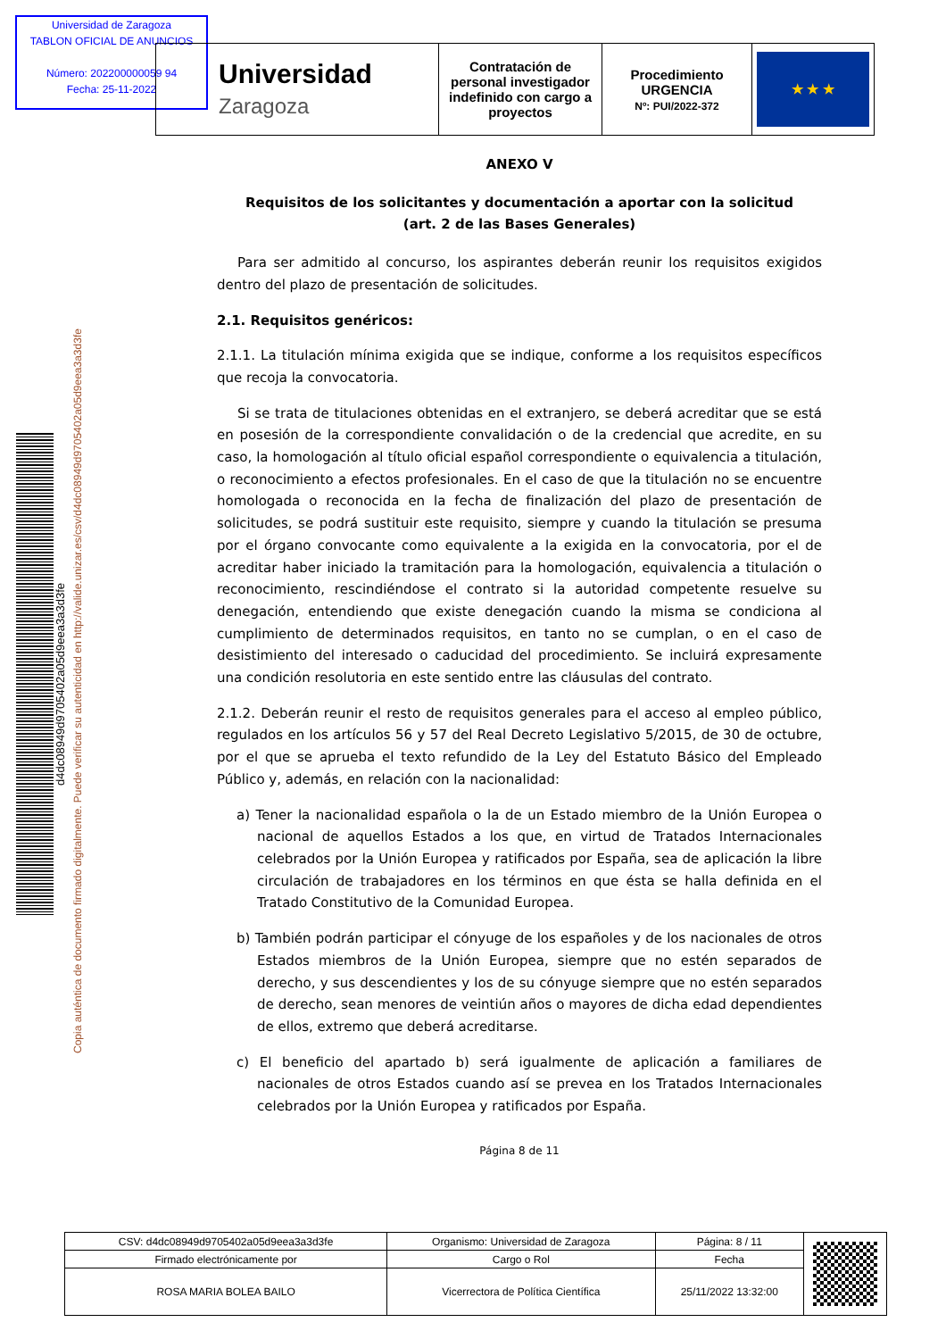Universidad de Zaragoza
TABLON OFICIAL DE ANUNCIOS
Número: 202200000059 94
Fecha: 25-11-2022
| Universidad Zaragoza | Contratación de personal investigador indefinido con cargo a proyectos | Procedimiento URGENCIA Nº: PUI/2022-372 | ★ ★ ★ |
d4dc08949d9705402a05d9eea3a3d3fe
Copia auténtica de documento firmado digitalmente. Puede verificar su autenticidad en http://valide.unizar.es/csv/d4dc08949d9705402a05d9eea3a3d3fe
ANEXO V
Requisitos de los solicitantes y documentación a aportar con la solicitud
(art. 2 de las Bases Generales)
Para ser admitido al concurso, los aspirantes deberán reunir los requisitos exigidos dentro del plazo de presentación de solicitudes.
2.1. Requisitos genéricos:
2.1.1. La titulación mínima exigida que se indique, conforme a los requisitos específicos que recoja la convocatoria.
Si se trata de titulaciones obtenidas en el extranjero, se deberá acreditar que se está en posesión de la correspondiente convalidación o de la credencial que acredite, en su caso, la homologación al título oficial español correspondiente o equivalencia a titulación, o reconocimiento a efectos profesionales. En el caso de que la titulación no se encuentre homologada o reconocida en la fecha de finalización del plazo de presentación de solicitudes, se podrá sustituir este requisito, siempre y cuando la titulación se presuma por el órgano convocante como equivalente a la exigida en la convocatoria, por el de acreditar haber iniciado la tramitación para la homologación, equivalencia a titulación o reconocimiento, rescindiéndose el contrato si la autoridad competente resuelve su denegación, entendiendo que existe denegación cuando la misma se condiciona al cumplimiento de determinados requisitos, en tanto no se cumplan, o en el caso de desistimiento del interesado o caducidad del procedimiento. Se incluirá expresamente una condición resolutoria en este sentido entre las cláusulas del contrato.
2.1.2. Deberán reunir el resto de requisitos generales para el acceso al empleo público, regulados en los artículos 56 y 57 del Real Decreto Legislativo 5/2015, de 30 de octubre, por el que se aprueba el texto refundido de la Ley del Estatuto Básico del Empleado Público y, además, en relación con la nacionalidad:
a) Tener la nacionalidad española o la de un Estado miembro de la Unión Europea o nacional de aquellos Estados a los que, en virtud de Tratados Internacionales celebrados por la Unión Europea y ratificados por España, sea de aplicación la libre circulación de trabajadores en los términos en que ésta se halla definida en el Tratado Constitutivo de la Comunidad Europea.
b) También podrán participar el cónyuge de los españoles y de los nacionales de otros Estados miembros de la Unión Europea, siempre que no estén separados de derecho, y sus descendientes y los de su cónyuge siempre que no estén separados de derecho, sean menores de veintiún años o mayores de dicha edad dependientes de ellos, extremo que deberá acreditarse.
c) El beneficio del apartado b) será igualmente de aplicación a familiares de nacionales de otros Estados cuando así se prevea en los Tratados Internacionales celebrados por la Unión Europea y ratificados por España.
Página 8 de 11
| CSV: d4dc08949d9705402a05d9eea3a3d3fe | Organismo: Universidad de Zaragoza | Página: 8 / 11 | |
| Firmado electrónicamente por | Cargo o Rol | Fecha | |
| ROSA MARIA BOLEA BAILO | Vicerrectora de Política Científica | 25/11/2022 13:32:00 | |